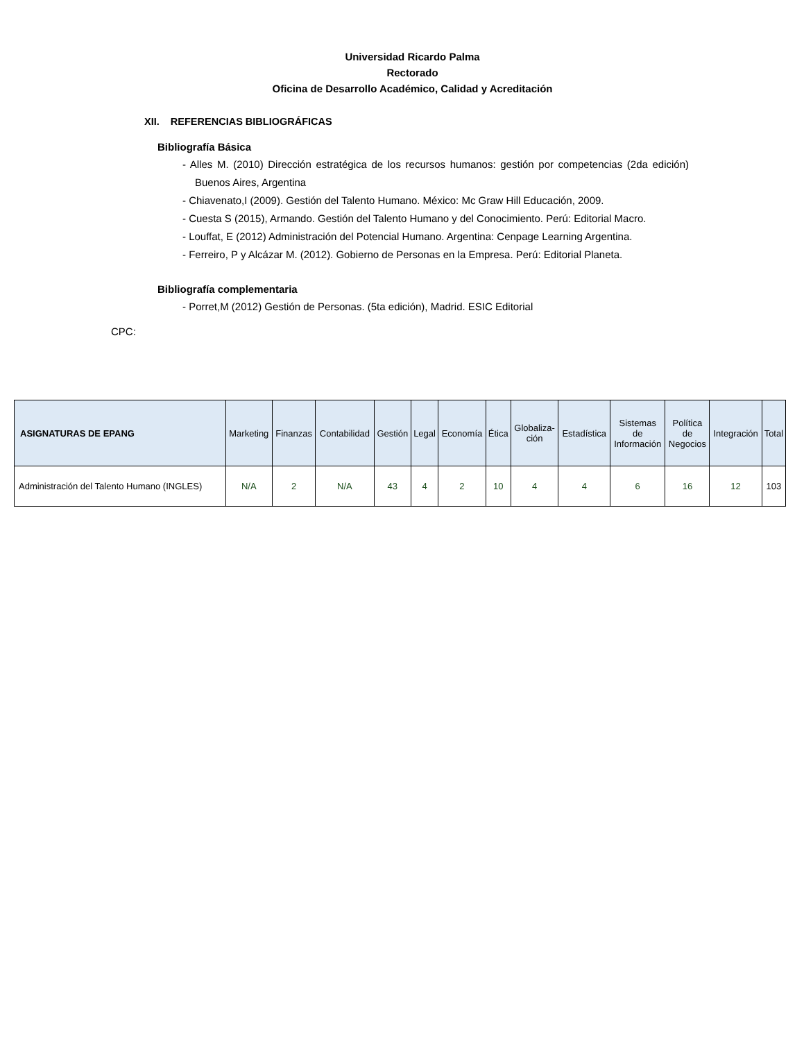Universidad Ricardo Palma
Rectorado
Oficina de Desarrollo Académico, Calidad y Acreditación
XII. REFERENCIAS BIBLIOGRÁFICAS
Bibliografía Básica
- Alles M. (2010) Dirección estratégica de los recursos humanos: gestión por competencias (2da edición) Buenos Aires, Argentina
- Chiavenato,I (2009). Gestión del Talento Humano. México: Mc Graw Hill Educación, 2009.
- Cuesta S (2015), Armando. Gestión del Talento Humano y del Conocimiento. Perú: Editorial Macro.
- Louffat, E (2012) Administración del Potencial Humano. Argentina: Cenpage Learning Argentina.
- Ferreiro, P y Alcázar M. (2012). Gobierno de Personas en la Empresa. Perú: Editorial Planeta.
Bibliografía complementaria
- Porret,M (2012) Gestión de Personas. (5ta edición), Madrid. ESIC Editorial
CPC:
| ASIGNATURAS DE EPANG | Marketing | Finanzas | Contabilidad | Gestión | Legal | Economía | Ética | Globaliza- ción | Estadística | Sistemas de Información | Política de Negocios | Integración | Total |
| --- | --- | --- | --- | --- | --- | --- | --- | --- | --- | --- | --- | --- | --- |
| Administración del Talento Humano (INGLES) | N/A | 2 | N/A | 43 | 4 | 2 | 10 | 4 | 4 | 6 | 16 | 12 | 103 |